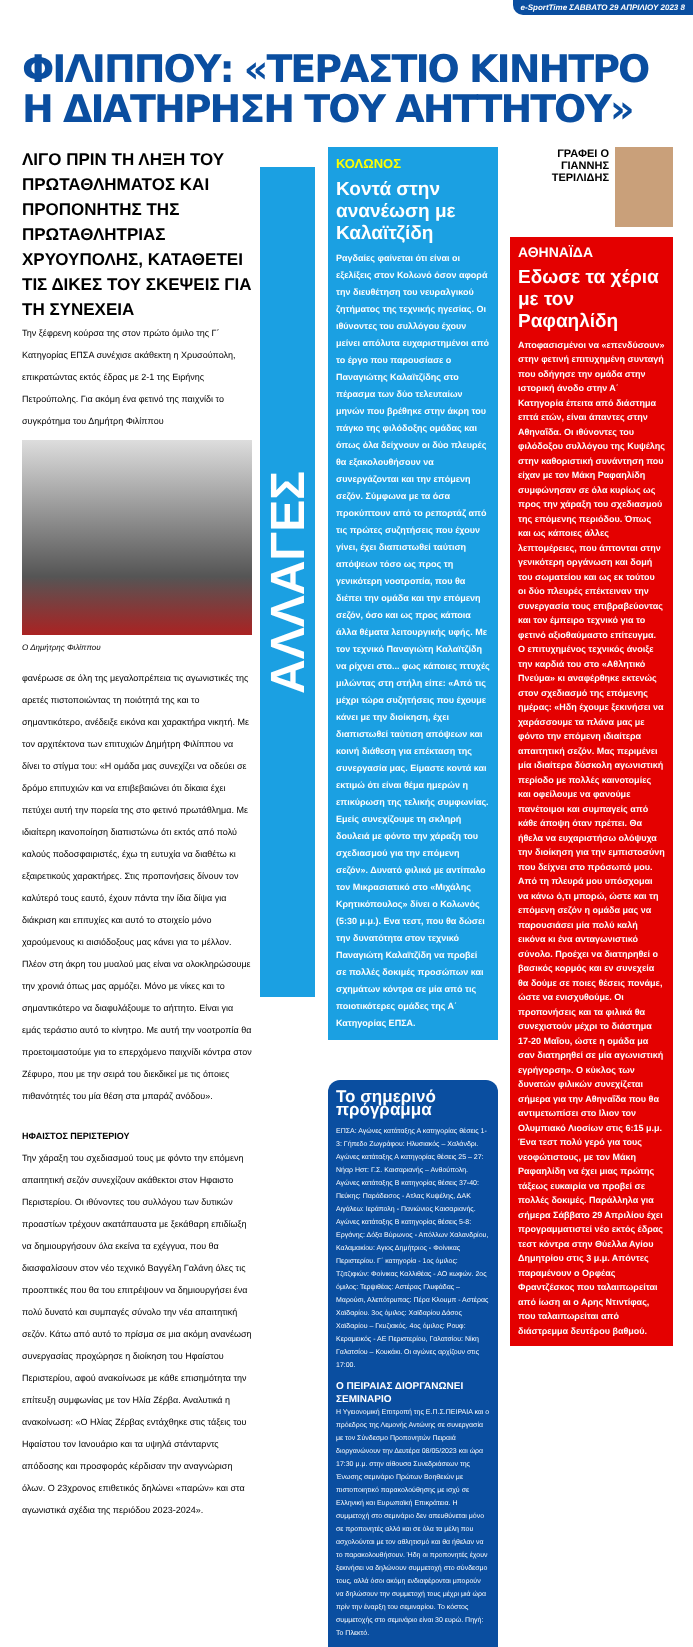e-SportTime ΣΑΒΒΑΤΟ 29 ΑΠΡΙΛΙΟΥ 2023 8
ΦΙΛΙΠΠΟΥ: «ΤΕΡΑΣΤΙΟ ΚΙΝΗΤΡΟ
Η ΔΙΑΤΗΡΗΣΗ ΤΟΥ ΑΗΤΤΗΤΟΥ»
ΛΙΓΟ ΠΡΙΝ ΤΗ ΛΗΞΗ ΤΟΥ ΠΡΩΤΑΘΛΗΜΑΤΟΣ ΚΑΙ ΠΡΟΠΟΝΗΤΗΣ ΤΗΣ ΠΡΩΤΑΘΛΗΤΡΙΑΣ ΧΡΥΟΥΠΟΛΗΣ, ΚΑΤΑΘΕΤΕΙ ΤΙΣ ΔΙΚΕΣ ΤΟΥ ΣΚΕΨΕΙΣ ΓΙΑ ΤΗ ΣΥΝΕΧΕΙΑ
Την ξέφρενη κούρσα της στον πρώτο όμιλο της Γ΄ Κατηγορίας ΕΠΣΑ συνέχισε ακάθεκτη η Χρυσούπολη, επικρατώντας εκτός έδρας με 2-1 της Ειρήνης Πετρούπολης. Για ακόμη ένα φετινό της παιχνίδι το συγκρότημα του Δημήτρη Φιλίππου
Ο Δημήτρης Φιλίππου
φανέρωσε σε όλη της μεγαλοπρέπεια τις αγωνιστικές της αρετές πιστοποιώντας τη ποιότητά της και το σημαντικότερο, ανέδειξε εικόνα και χαρακτήρα νικητή. Με τον αρχιτέκτονα των επιτυχιών Δημήτρη Φιλίππου να δίνει το στίγμα του: «Η ομάδα μας συνεχίζει να οδεύει σε δρόμο επιτυχιών και να επιβεβαιώνει ότι δίκαια έχει πετύχει αυτή την πορεία της στο φετινό πρωτάθλημα. Με ιδιαίτερη ικανοποίηση διαπιστώνω ότι εκτός από πολύ καλούς ποδοσφαιριστές, έχω τη ευτυχία να διαθέτω κι εξαιρετικούς χαρακτήρες. Στις προπονήσεις δίνουν τον καλύτερό τους εαυτό, έχουν πάντα την ίδια δίψα για διάκριση και επιτυχίες και αυτό το στοιχείο μόνο χαρούμενους κι αισιόδοξους μας κάνει για το μέλλον. Πλέον στη άκρη του μυαλού μας είναι να ολοκληρώσουμε την χρονιά όπως μας αρμόζει. Μόνο με νίκες και το σημαντικότερο να διαφυλάξουμε το αήττητο. Είναι για εμάς τεράστιο αυτό το κίνητρο. Με αυτή την νοοτροπία θα προετοιμαστούμε για το επερχόμενο παιχνίδι κόντρα στον Ζέφυρο, που με την σειρά του διεκδικεί με τις όποιες πιθανότητές του μία θέση στα μπαράζ ανόδου».
ΗΦΑΙΣΤΟΣ ΠΕΡΙΣΤΕΡΙΟΥ
Την χάραξη του σχεδιασμού τους με φόντο την επόμενη απαιτητική σεζόν συνεχίζουν ακάθεκτοι στον Ηφαιστο Περιστερίου. Οι ιθύνοντες του συλλόγου των δυτικών προαστίων τρέχουν ακατάπαυστα με ξεκάθαρη επιδίωξη να δημιουργήσουν όλα εκείνα τα εχέγγυα, που θα διασφαλίσουν στον νέο τεχνικό Βαγγέλη Γαλάνη όλες τις προοπτικές που θα του επιτρέψουν να δημιουργήσει ένα πολύ δυνατό και συμπαγές σύνολο την νέα απαιτητική σεζόν. Κάτω από αυτό το πρίσμα σε μια ακόμη ανανέωση συνεργασίας προχώρησε η διοίκηση του Ηφαίστου Περιστερίου, αφού ανακοίνωσε με κάθε επισημότητα την επίτευξη συμφωνίας με τον Ηλία Ζέρβα. Αναλυτικά η ανακοίνωση: «Ο Ηλίας Ζέρβας εντάχθηκε στις τάξεις του Ηφαίστου τον Ιανουάριο και τα υψηλά στάνταρντς απόδοσης και προσφοράς κέρδισαν την αναγνώριση όλων. Ο 23χρονος επιθετικός δηλώνει «παρών» και στα αγωνιστικά σχέδια της περιόδου 2023-2024».
ΑΛΛΑΓΕΣ
ΚΟΛΩΝΟΣ
Κοντά στην ανανέωση με Καλαϊτζίδη
Ραγδαίες φαίνεται ότι είναι οι εξελίξεις στον Κολωνό όσον αφορά την διευθέτηση του νευραλγικού ζητήματος της τεχνικής ηγεσίας. Οι ιθύνοντες του συλλόγου έχουν μείνει απόλυτα ευχαριστημένοι από το έργο που παρουσίασε ο Παναγιώτης Καλαϊτζίδης στο πέρασμα των δύο τελευταίων μηνών που βρέθηκε στην άκρη του πάγκο της φιλόδοξης ομάδας και όπως όλα δείχνουν οι δύο πλευρές θα εξακολουθήσουν να συνεργάζονται και την επόμενη σεζόν. Σύμφωνα με τα όσα προκύπτουν από το ρεπορτάζ από τις πρώτες συζητήσεις που έχουν γίνει, έχει διαπιστωθεί ταύτιση απόψεων τόσο ως προς τη γενικότερη νοοτροπία, που θα διέπει την ομάδα και την επόμενη σεζόν, όσο και ως προς κάποια άλλα θέματα λειτουργικής υφής. Με τον τεχνικό Παναγιώτη Καλαϊτζίδη να ρίχνει στο... φως κάποιες πτυχές μιλώντας στη στήλη είπε: «Από τις μέχρι τώρα συζητήσεις που έχουμε κάνει με την διοίκηση, έχει διαπιστωθεί ταύτιση απόψεων και κοινή διάθεση για επέκταση της συνεργασία μας. Είμαστε κοντά και εκτιμώ ότι είναι θέμα ημερών η επικύρωση της τελικής συμφωνίας. Εμείς συνεχίζουμε τη σκληρή δουλειά με φόντο την χάραξη του σχεδιασμού για την επόμενη σεζόν». Δυνατό φιλικό με αντίπαλο τον Μικρασιατικό στο «Μιχάλης Κρητικόπουλος» δίνει ο Κολωνός (5:30 μ.μ.). Ενα τεστ, που θα δώσει την δυνατότητα στον τεχνικό Παναγιώτη Καλαϊτζίδη να προβεί σε πολλές δοκιμές προσώπων και σχημάτων κόντρα σε μία από τις ποιοτικότερες ομάδες της Α΄ Κατηγορίας ΕΠΣΑ.
Το σημερινό πρόγραμμα
ΕΠΣΑ: Αγώνες κατάταξης Α κατηγορίας θέσεις 1-3: Γήπεδο Ζωγράφου: Ηλυσιακός – Χαλάνδρι. Αγώνες κατάταξης Α κατηγορίας θέσεις 25 – 27: Νήαρ Ηστ: Γ.Σ. Καισαριανής – Ανθούπολη. Αγώνες κατάταξης Β κατηγορίας θέσεις 37-40: Πεύκης: Παράδεισος - Ατλας Κυψέλης, ΔΑΚ Αιγάλεω: Ιεράπολη - Πανιώνιος Καισαριανής. Αγώνες κατάταξης Β κατηγορίας θέσεις 5-8: Εργάνης: Δόξα Βύρωνος - Απόλλων Χαλανδρίου, Καλαμακίου: Αγιος Δημήτριος - Φοίνικας Περιστερίου. Γ΄ κατηγορία - 1ος όμιλος: Τζιτζιφιών: Φοίνικας Καλλιθέας - ΑΟ κωφών. 2ος όμιλος: Τερψιθέας: Αστέρας Γλυφάδας – Μαρούσι, Αλεπότρυπας: Πέρα Κλουμπ - Αστέρας Χαϊδαρίου. 3ος όμιλος: Χαϊδαρίου Δάσος Χαϊδαρίου – Γκυζιακός. 4ος όμιλος: Ρουφ: Κεραμεικός - ΑΕ Περιστερίου, Γαλατσίου: Νίκη Γαλατσίου – Κουκάκι. Οι αγώνες αρχίζουν στις 17:00.
Ο ΠΕΙΡΑΙΑΣ ΔΙΟΡΓΑΝΩΝΕΙ ΣΕΜΙΝΑΡΙΟ
Η Υγειονομική Επιτροπή της Ε.Π.Σ.ΠΕΙΡΑΙΑ και ο πρόεδρος της Λεμονής Αντώνης σε συνεργασία με τον Σύνδεσμο Προπονητών Πειραιά διοργανώνουν την Δευτέρα 08/05/2023 και ώρα 17:30 μ.μ. στην αίθουσα Συνεδριάσεων της Ένωσης σεμινάριο Πρώτων Βοηθειών με πιστοποιητικό παρακολούθησης με ισχύ σε Ελληνική και Ευρωπαϊκή Επικράτεια. Η συμμετοχή στο σεμινάριο δεν απευθύνεται μόνο σε προπονητές αλλά και σε όλα τα μέλη που ασχολούνται με τον αθλητισμό και θα ήθελαν να το παρακολουθήσουν. Ήδη οι προπονητές έχουν ξεκινήσει να δηλώνουν συμμετοχή στο σύνδεσμο τους, αλλά όσοι ακόμη ενδιαφέρονται μπορούν να δηλώσουν την συμμετοχή τους μέχρι μιά ώρα πρίν την έναρξη του σεμιναρίου. Το κόστος συμμετοχής στο σεμινάριο είναι 30 ευρώ. Πηγή: Το Πλεκτό.
ΓΡΑΦΕΙ Ο
ΓΙΑΝΝΗΣ
ΤΕΡΙΛΙΔΗΣ
ΑΘΗΝΑΪΔΑ
Εδωσε τα χέρια με τον Ραφαηλίδη
Αποφασισμένοι να «επενδύσουν» στην φετινή επιτυχημένη συνταγή που οδήγησε την ομάδα στην ιστορική άνοδο στην Α΄ Κατηγορία έπειτα από διάστημα επτά ετών, είναι άπαντες στην Αθηναΐδα. Οι ιθύνοντες του φιλόδοξου συλλόγου της Κυψέλης στην καθοριστική συνάντηση που είχαν με τον Μάκη Ραφαηλίδη συμφώνησαν σε όλα κυρίως ως προς την χάραξη του σχεδιασμού της επόμενης περιόδου. Όπως και ως κάποιες άλλες λεπτομέρειες, που άπτονται στην γενικότερη οργάνωση και δομή του σωματείου και ως εκ τούτου οι δύο πλευρές επέκτειναν την συνεργασία τους επιβραβεύοντας και τον έμπειρο τεχνικό για το φετινό αξιοθαύμαστο επίτευγμα. Ο επιτυχημένος τεχνικός άνοιξε την καρδιά του στο «Αθλητικό Πνεύμα» κι αναφέρθηκε εκτενώς στον σχεδιασμό της επόμενης ημέρας: «Ηδη έχουμε ξεκινήσει να χαράσσουμε τα πλάνα μας με φόντο την επόμενη ιδιαίτερα απαιτητική σεζόν. Μας περιμένει μία ιδιαίτερα δύσκολη αγωνιστική περίοδο με πολλές καινοτομίες και οφείλουμε να φανούμε πανέτοιμοι και συμπαγείς από κάθε άποψη όταν πρέπει. Θα ήθελα να ευχαριστήσω ολόψυχα την διοίκηση για την εμπιστοσύνη που δείχνει στο πρόσωπό μου. Από τη πλευρά μου υπόσχομαι να κάνω ό,τι μπορώ, ώστε και τη επόμενη σεζόν η ομάδα μας να παρουσιάσει μία πολύ καλή εικόνα κι ένα ανταγωνιστικό σύνολο. Προέχει να διατηρηθεί ο βασικός κορμός και εν συνεχεία θα δούμε σε ποιες θέσεις πονάμε, ώστε να ενισχυθούμε. Οι προπονήσεις και τα φιλικά θα συνεχιστούν μέχρι το διάστημα 17-20 Μαΐου, ώστε η ομάδα μα σαν διατηρηθεί σε μία αγωνιστική εγρήγορση». Ο κύκλος των δυνατών φιλικών συνεχίζεται σήμερα για την Αθηναΐδα που θα αντιμετωπίσει στο Ιλιον τον Ολυμπιακό Λιοσίων στις 6:15 μ.μ. Ένα τεστ πολύ γερό για τους νεοφώτιστους, με τον Μάκη Ραφαηλίδη να έχει μιας πρώτης τάξεως ευκαιρία να προβεί σε πολλές δοκιμές. Παράλληλα για σήμερα Σάββατο 29 Απριλίου έχει προγραμματιστεί νέο εκτός έδρας τεστ κόντρα στην Θύελλα Αγίου Δημητρίου στις 3 μ.μ. Απόντες παραμένουν ο Ορφέας Φραντζέσκος που ταλαιπωρείται από ίωση αι ο Αρης Ντιντίφας, που ταλαιπωρείται από διάστρεμμα δευτέρου βαθμού.